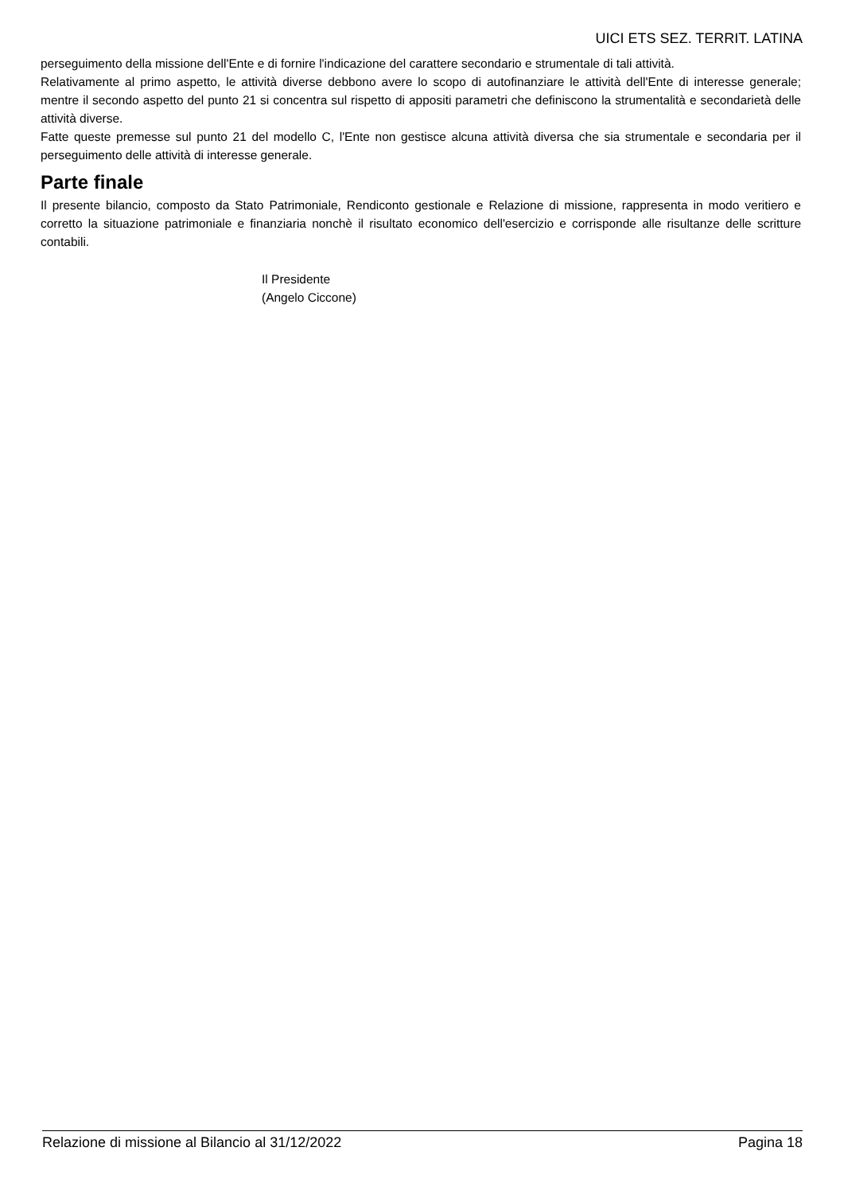UICI ETS SEZ. TERRIT. LATINA
perseguimento della missione dell'Ente e di fornire l'indicazione del carattere secondario e strumentale di tali attività.
Relativamente al primo aspetto, le attività diverse debbono avere lo scopo di autofinanziare le attività dell'Ente di interesse generale; mentre il secondo aspetto del punto 21 si concentra sul rispetto di appositi parametri che definiscono la strumentalità e secondarietà delle attività diverse.
Fatte queste premesse sul punto 21 del modello C, l'Ente non gestisce alcuna attività diversa che sia strumentale e secondaria per il perseguimento delle attività di interesse generale.
Parte finale
Il presente bilancio, composto da Stato Patrimoniale, Rendiconto gestionale e Relazione di missione, rappresenta in modo veritiero e corretto la situazione patrimoniale e finanziaria nonchè il risultato economico dell'esercizio e corrisponde alle risultanze delle scritture contabili.
Il Presidente
(Angelo Ciccone)
Relazione di missione al Bilancio al 31/12/2022 Pagina 18